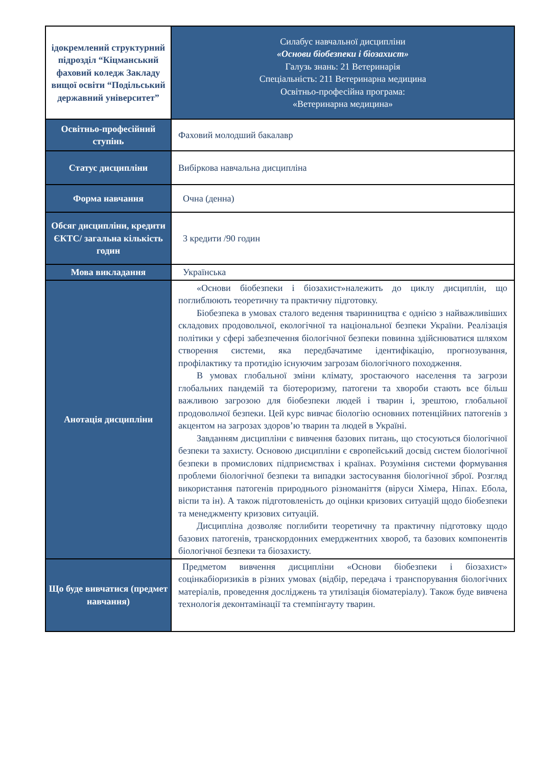| ідокремлений структурний підрозділ “Кіцманський фаховий коледж Закладу вищої освіти “Подільський державний університет” | Силабус навчальної дисципліни «Основи біобезпеки і біозахист» Галузь знань: 21 Ветеринарія Спеціальність: 211 Ветеринарна медицина Освітньо-професійна програма: «Ветеринарна медицина» |
| Освітньо-професійний ступінь | Фаховий молодший бакалавр |
| Статус дисципліни | Вибіркова навчальна дисципліна |
| Форма навчання | Очна (денна) |
| Обсяг дисципліни, кредити ЄКТС/ загальна кількість годин | 3 кредити /90 годин |
| Мова викладання | Українська |
| Анотація дисципліни | «Основи біобезпеки і біозахист»належить до циклу дисциплін, що поглиблюють теоретичну та практичну підготовку. Біобезпека в умовах сталого ведення тваринництва є однією з найважливіших складових продовольчої, екологічної та національної безпеки України. Реалізація політики у сфері забезпечення біологічної безпеки повинна здійснюватися шляхом створення системи, яка передбачатиме ідентифікацію, прогнозування, профілактику та протидію існуючим загрозам біологічного походження. В умовах глобальної зміни клімату, зростаючого населення та загрози глобальних пандемій та біотероризму, патогени та хвороби стають все більш важливою загрозою для біобезпеки людей і тварин і, зрештою, глобальної продовольчої безпеки. Цей курс вивчає біологію основних потенційних патогенів з акцентом на загрозах здоров’ю тварин та людей в Україні. Завданням дисципліни є вивчення базових питань, що стосуються біологічної безпеки та захисту. Основою дисципліни є європейський досвід систем біологічної безпеки в промислових підприємствах і країнах. Розуміння системи формування проблеми біологічної безпеки та випадки застосування біологічної зброї. Розгляд використання патогенів природнього різноманіття (віруси Хімера, Ніпах. Ебола, віспи та ін). А також підготовленість до оцінки кризових ситуацій щодо біобезпеки та менеджменту кризових ситуацій. Дисципліна дозволяє поглибити теоретичну та практичну підготовку щодо базових патогенів, транскордонних емерджентних хвороб, та базових компонентів біологічної безпеки та біозахисту. |
| Що буде вивчатися (предмет навчання) | Предметом вивчення дисципліни «Основи біобезпеки і біозахист» єоцінкабіоризиків в різних умовах (відбір, передача і транспорування біологічних матеріалів, проведення досліджень та утилізація біоматеріалу). Також буде вивчена технологія деконтамінації та стемпінгауту тварин. |